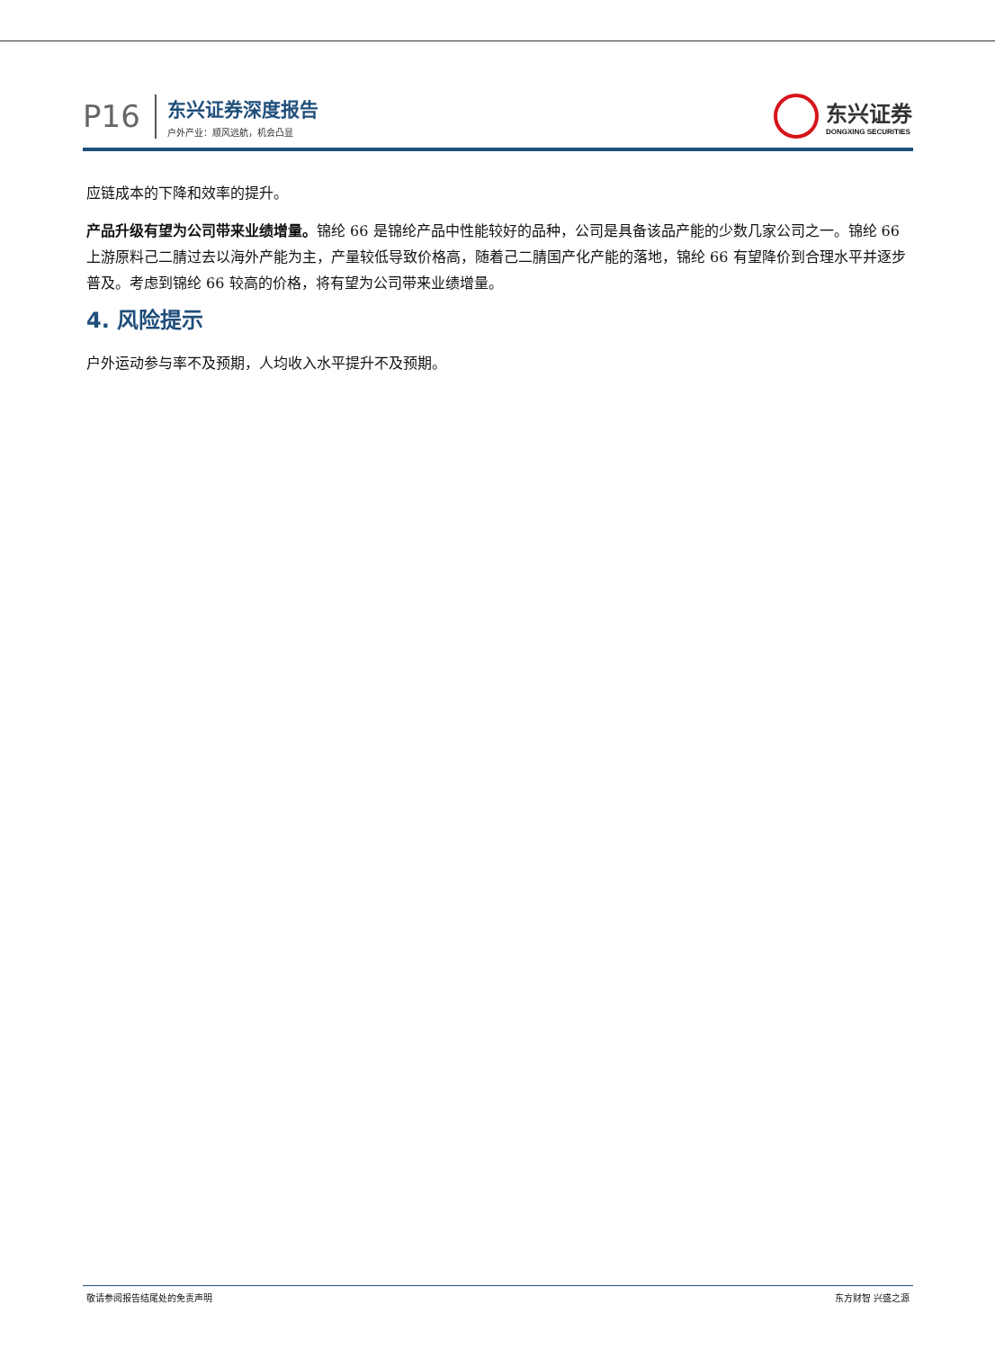P16
东兴证券深度报告
户外产业：顺风远航，机会凸显
东兴证券
DONGXING SECURITIES
应链成本的下降和效率的提升。
产品升级有望为公司带来业绩增量。锦纶 66 是锦纶产品中性能较好的品种，公司是具备该品产能的少数几家公司之一。锦纶 66 上游原料己二腈过去以海外产能为主，产量较低导致价格高，随着己二腈国产化产能的落地，锦纶 66 有望降价到合理水平并逐步普及。考虑到锦纶 66 较高的价格，将有望为公司带来业绩增量。
4. 风险提示
户外运动参与率不及预期，人均收入水平提升不及预期。
敬请参阅报告结尾处的免责声明 东方财智 兴盛之源